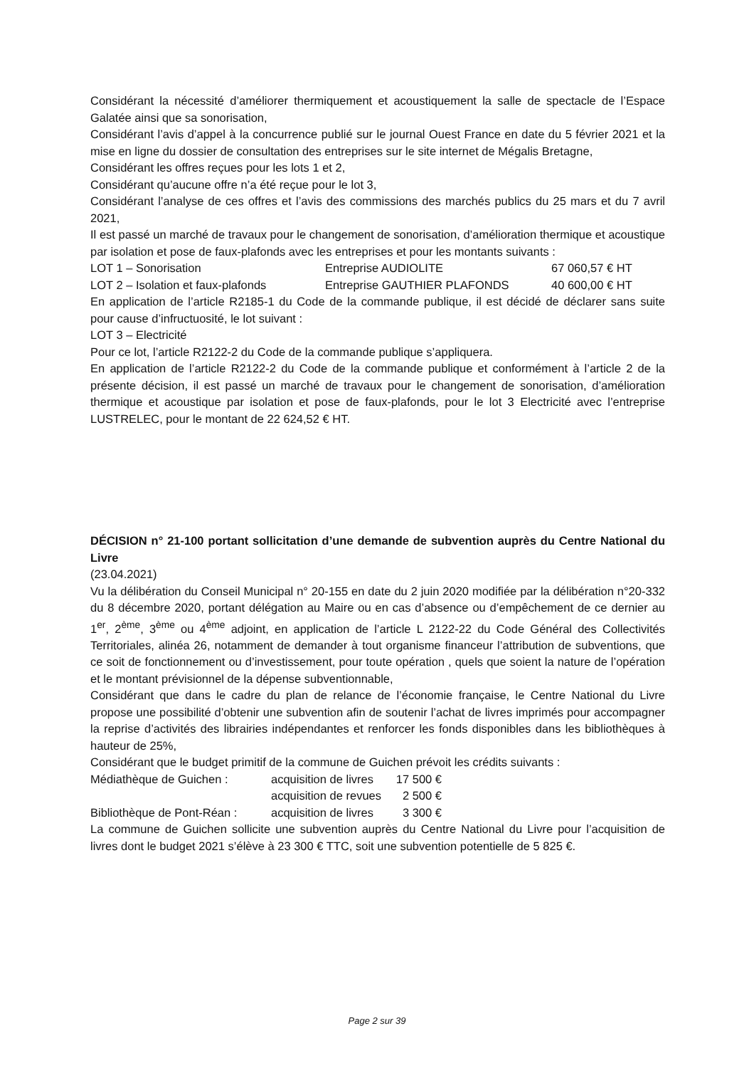Considérant la nécessité d’améliorer thermiquement et acoustiquement la salle de spectacle de l’Espace Galatée ainsi que sa sonorisation,
Considérant l’avis d’appel à la concurrence publié sur le journal Ouest France en date du 5 février 2021 et la mise en ligne du dossier de consultation des entreprises sur le site internet de Mégalis Bretagne,
Considérant les offres reçues pour les lots 1 et 2,
Considérant qu’aucune offre n’a été reçue pour le lot 3,
Considérant l’analyse de ces offres et l’avis des commissions des marchés publics du 25 mars et du 7 avril 2021,
Il est passé un marché de travaux pour le changement de sonorisation, d’amélioration thermique et acoustique par isolation et pose de faux-plafonds avec les entreprises et pour les montants suivants :
| LOT 1 – Sonorisation | Entreprise AUDIOLITE | 67 060,57 € HT |
| LOT 2 – Isolation et faux-plafonds | Entreprise GAUTHIER PLAFONDS | 40 600,00 € HT |
En application de l’article R2185-1 du Code de la commande publique, il est décidé de déclarer sans suite pour cause d’infructuosité, le lot suivant :
LOT 3 – Electricité
Pour ce lot, l’article R2122-2 du Code de la commande publique s’appliquera.
En application de l’article R2122-2 du Code de la commande publique et conformément à l’article 2 de la présente décision, il est passé un marché de travaux pour le changement de sonorisation, d’amélioration thermique et acoustique par isolation et pose de faux-plafonds, pour le lot 3 Electricité avec l’entreprise LUSTRELEC, pour le montant de 22 624,52 € HT.
DÉCISION n° 21-100 portant sollicitation d’une demande de subvention auprès du Centre National du Livre
(23.04.2021)
Vu la délibération du Conseil Municipal n° 20-155 en date du 2 juin 2020 modifiée par la délibération n°20-332 du 8 décembre 2020, portant délégation au Maire ou en cas d’absence ou d’empêchement de ce dernier au 1<sup>er</sup>, 2<sup>ème</sup>, 3<sup>ème</sup> ou 4<sup>ème</sup> adjoint, en application de l’article L 2122-22 du Code Général des Collectivités Territoriales, alinéa 26, notamment de demander à tout organisme financeur l’attribution de subventions, que ce soit de fonctionnement ou d’investissement, pour toute opération , quels que soient la nature de l’opération et le montant prévisionnel de la dépense subventionnable,
Considérant que dans le cadre du plan de relance de l’économie française, le Centre National du Livre propose une possibilité d’obtenir une subvention afin de soutenir l’achat de livres imprimés pour accompagner la reprise d’activités des librairies indépendantes et renforcer les fonds disponibles dans les bibliothèques à hauteur de 25%,
Considérant que le budget primitif de la commune de Guichen prévoit les crédits suivants :
| Médiathèque de Guichen : | acquisition de livres | 17 500 € |
| | acquisition de revues | 2 500 € |
| Bibliothèque de Pont-Réan : | acquisition de livres | 3 300 € |
La commune de Guichen sollicite une subvention auprès du Centre National du Livre pour l’acquisition de livres dont le budget 2021 s’élève à 23 300 € TTC, soit une subvention potentielle de 5 825 €.
Page 2 sur 39